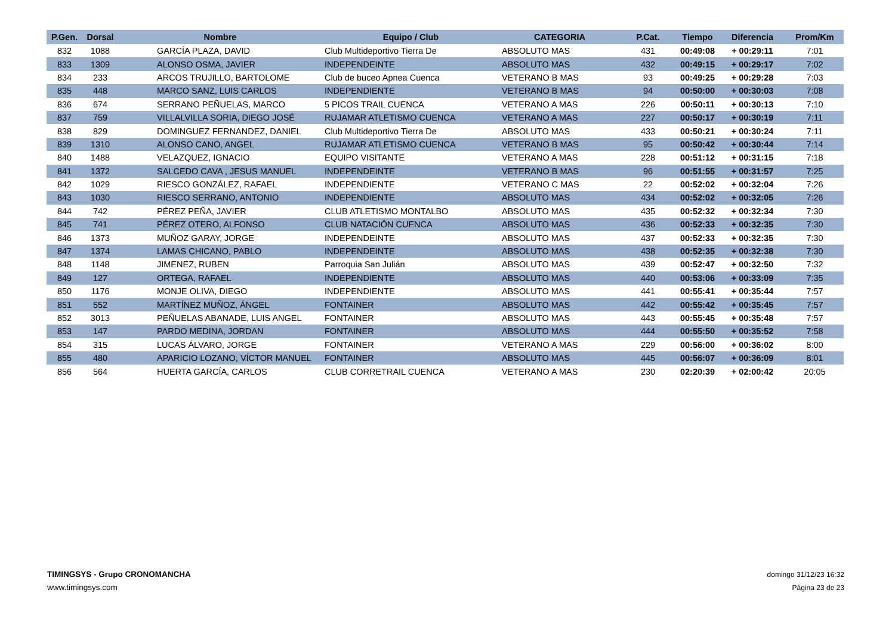| P.Gen. | Dorsal | Nombre | Equipo / Club | CATEGORIA | P.Cat. | Tiempo | Diferencia | Prom/Km |
| --- | --- | --- | --- | --- | --- | --- | --- | --- |
| 832 | 1088 | GARCÍA PLAZA, DAVID | Club Multideportivo Tierra De | ABSOLUTO MAS | 431 | 00:49:08 | + 00:29:11 | 7:01 |
| 833 | 1309 | ALONSO OSMA, JAVIER | INDEPENDEINTE | ABSOLUTO MAS | 432 | 00:49:15 | + 00:29:17 | 7:02 |
| 834 | 233 | ARCOS TRUJILLO, BARTOLOME | Club de buceo Apnea Cuenca | VETERANO B MAS | 93 | 00:49:25 | + 00:29:28 | 7:03 |
| 835 | 448 | MARCO SANZ, LUIS CARLOS | INDEPENDIENTE | VETERANO B MAS | 94 | 00:50:00 | + 00:30:03 | 7:08 |
| 836 | 674 | SERRANO PEÑUELAS, MARCO | 5 PICOS TRAIL CUENCA | VETERANO A MAS | 226 | 00:50:11 | + 00:30:13 | 7:10 |
| 837 | 759 | VILLALVILLA SORIA, DIEGO JOSÉ | RUJAMAR ATLETISMO CUENCA | VETERANO A MAS | 227 | 00:50:17 | + 00:30:19 | 7:11 |
| 838 | 829 | DOMINGUEZ FERNANDEZ, DANIEL | Club Multideportivo Tierra De | ABSOLUTO MAS | 433 | 00:50:21 | + 00:30:24 | 7:11 |
| 839 | 1310 | ALONSO CANO, ANGEL | RUJAMAR ATLETISMO CUENCA | VETERANO B MAS | 95 | 00:50:42 | + 00:30:44 | 7:14 |
| 840 | 1488 | VELAZQUEZ, IGNACIO | EQUIPO VISITANTE | VETERANO A MAS | 228 | 00:51:12 | + 00:31:15 | 7:18 |
| 841 | 1372 | SALCEDO CAVA , JESUS MANUEL | INDEPENDEINTE | VETERANO B MAS | 96 | 00:51:55 | + 00:31:57 | 7:25 |
| 842 | 1029 | RIESCO GONZÁLEZ, RAFAEL | INDEPENDIENTE | VETERANO C MAS | 22 | 00:52:02 | + 00:32:04 | 7:26 |
| 843 | 1030 | RIESCO SERRANO, ANTONIO | INDEPENDIENTE | ABSOLUTO MAS | 434 | 00:52:02 | + 00:32:05 | 7:26 |
| 844 | 742 | PÉREZ PEÑA, JAVIER | CLUB ATLETISMO MONTALBO | ABSOLUTO MAS | 435 | 00:52:32 | + 00:32:34 | 7:30 |
| 845 | 741 | PÉREZ OTERO, ALFONSO | CLUB NATACIÓN CUENCA | ABSOLUTO MAS | 436 | 00:52:33 | + 00:32:35 | 7:30 |
| 846 | 1373 | MUÑOZ GARAY, JORGE | INDEPENDEINTE | ABSOLUTO MAS | 437 | 00:52:33 | + 00:32:35 | 7:30 |
| 847 | 1374 | LAMAS CHICANO, PABLO | INDEPENDEINTE | ABSOLUTO MAS | 438 | 00:52:35 | + 00:32:38 | 7:30 |
| 848 | 1148 | JIMENEZ, RUBEN | Parroquia San Julián | ABSOLUTO MAS | 439 | 00:52:47 | + 00:32:50 | 7:32 |
| 849 | 127 | ORTEGA, RAFAEL | INDEPENDIENTE | ABSOLUTO MAS | 440 | 00:53:06 | + 00:33:09 | 7:35 |
| 850 | 1176 | MONJE OLIVA, DIEGO | INDEPENDIENTE | ABSOLUTO MAS | 441 | 00:55:41 | + 00:35:44 | 7:57 |
| 851 | 552 | MARTÍNEZ MUÑOZ, ÁNGEL | FONTAINER | ABSOLUTO MAS | 442 | 00:55:42 | + 00:35:45 | 7:57 |
| 852 | 3013 | PEÑUELAS ABANADE, LUIS ANGEL | FONTAINER | ABSOLUTO MAS | 443 | 00:55:45 | + 00:35:48 | 7:57 |
| 853 | 147 | PARDO MEDINA, JORDAN | FONTAINER | ABSOLUTO MAS | 444 | 00:55:50 | + 00:35:52 | 7:58 |
| 854 | 315 | LUCAS ÁLVARO, JORGE | FONTAINER | VETERANO A MAS | 229 | 00:56:00 | + 00:36:02 | 8:00 |
| 855 | 480 | APARICIO LOZANO, VÍCTOR MANUEL | FONTAINER | ABSOLUTO MAS | 445 | 00:56:07 | + 00:36:09 | 8:01 |
| 856 | 564 | HUERTA GARCÍA, CARLOS | CLUB CORRETRAIL CUENCA | VETERANO A MAS | 230 | 02:20:39 | + 02:00:42 | 20:05 |
TIMINGSYS - Grupo CRONOMANCHA
www.timingsys.com
domingo 31/12/23 16:32
Página 23 de 23